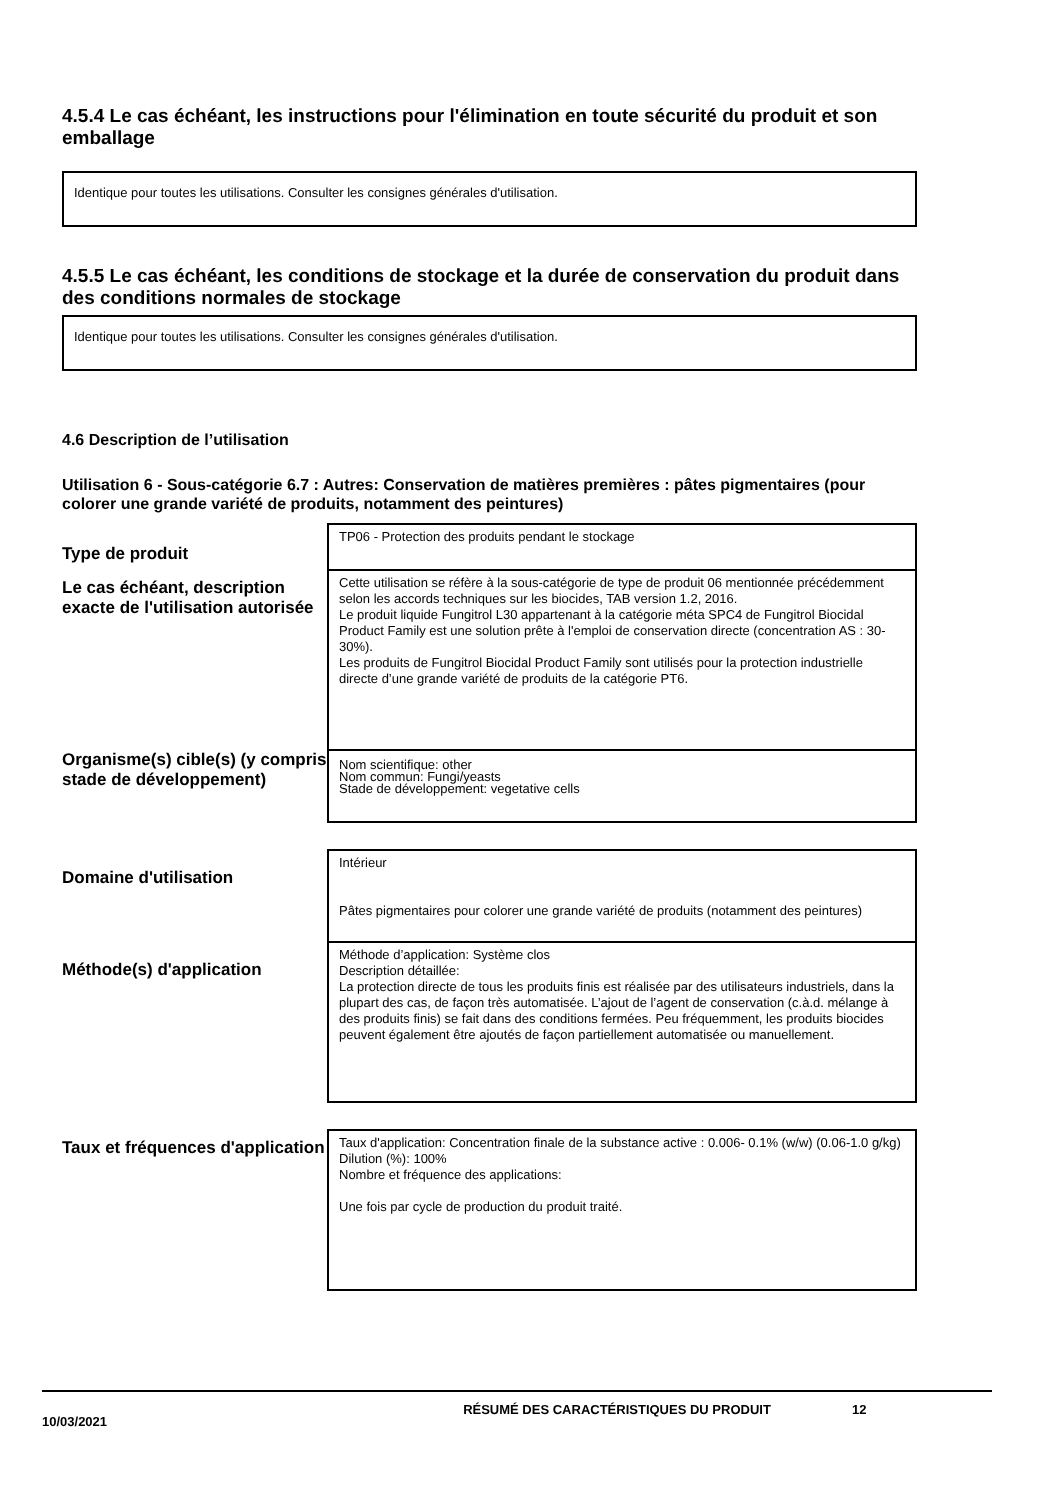4.5.4 Le cas échéant, les instructions pour l'élimination en toute sécurité du produit et son emballage
Identique pour toutes les utilisations. Consulter les consignes générales d'utilisation.
4.5.5 Le cas échéant, les conditions de stockage et la durée de conservation du produit dans des conditions normales de stockage
Identique pour toutes les utilisations. Consulter les consignes générales d'utilisation.
4.6 Description de l’utilisation
Utilisation 6 - Sous-catégorie 6.7 : Autres: Conservation de matières premières : pâtes pigmentaires (pour colorer une grande variété de produits, notamment des peintures)
| Type de produit | TP06 - Protection des produits pendant le stockage |
| Le cas échéant, description exacte de l'utilisation autorisée | Cette utilisation se réfère à la sous-catégorie de type de produit 06 mentionnée précédemment selon les accords techniques sur les biocides, TAB version 1.2, 2016. Le produit liquide Fungitrol L30 appartenant à la catégorie méta SPC4 de Fungitrol Biocidal Product Family est une solution prête à l'emploi de conservation directe (concentration AS : 30-30%). Les produits de Fungitrol Biocidal Product Family sont utilisés pour la protection industrielle directe d’une grande variété de produits de la catégorie PT6. |
| Organisme(s) cible(s) (y compris stade de développement) | Nom scientifique: other Nom commun: Fungi/yeasts Stade de développement: vegetative cells |
| Domaine d'utilisation | Intérieur Pâtes pigmentaires pour colorer une grande variété de produits (notamment des peintures) |
| Méthode(s) d'application | Méthode d’application: Système clos Description détaillée: La protection directe de tous les produits finis est réalisée par des utilisateurs industriels, dans la plupart des cas, de façon très automatisée. L’ajout de l’agent de conservation (c.à.d. mélange à des produits finis) se fait dans des conditions fermées. Peu fréquemment, les produits biocides peuvent également être ajoutés de façon partiellement automatisée ou manuellement. |
| Taux et fréquences d'application | Taux d'application: Concentration finale de la substance active : 0.006- 0.1% (w/w) (0.06-1.0 g/kg) Dilution (%): 100% Nombre et fréquence des applications: Une fois par cycle de production du produit traité. |
10/03/2021 RÉSUMÉ DES CARACTÉRISTIQUES DU PRODUIT 12